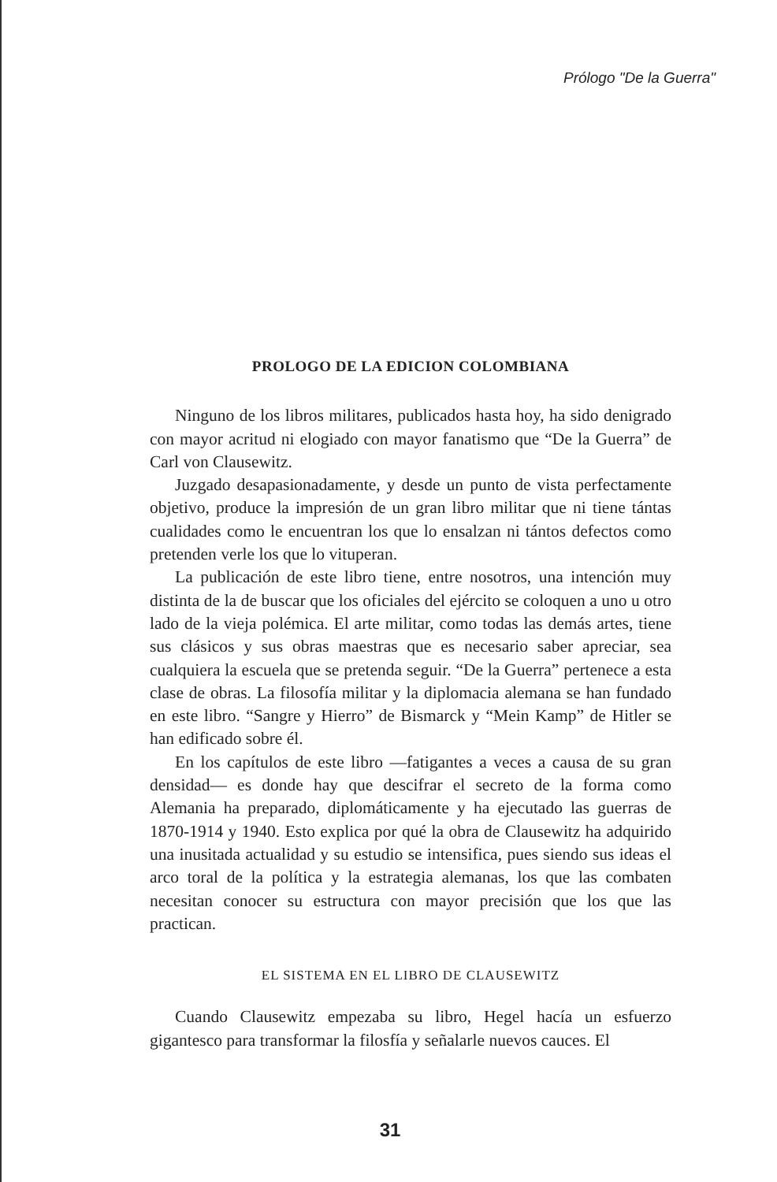Prólogo "De la Guerra"
PROLOGO DE LA EDICION COLOMBIANA
Ninguno de los libros militares, publicados hasta hoy, ha sido denigrado con mayor acritud ni elogiado con mayor fanatismo que “De la Guerra” de Carl von Clausewitz.
Juzgado desapasionadamente, y desde un punto de vista perfectamente objetivo, produce la impresión de un gran libro militar que ni tiene tántas cualidades como le encuentran los que lo ensalzan ni tántos defectos como pretenden verle los que lo vituperan.
La publicación de este libro tiene, entre nosotros, una intención muy distinta de la de buscar que los oficiales del ejército se coloquen a uno u otro lado de la vieja polémica. El arte militar, como todas las demás artes, tiene sus clásicos y sus obras maestras que es necesario saber apreciar, sea cualquiera la escuela que se pretenda seguir. “De la Guerra” pertenece a esta clase de obras. La filosofía militar y la diplomacia alemana se han fundado en este libro. “Sangre y Hierro” de Bismarck y “Mein Kamp” de Hitler se han edificado sobre él.
En los capítulos de este libro —fatigantes a veces a causa de su gran densidad— es donde hay que descifrar el secreto de la forma como Alemania ha preparado, diplomáticamente y ha ejecutado las guerras de 1870-1914 y 1940. Esto explica por qué la obra de Clausewitz ha adquirido una inusitada actualidad y su estudio se intensifica, pues siendo sus ideas el arco toral de la política y la estrategia alemanas, los que las combaten necesitan conocer su estructura con mayor precisión que los que las practican.
EL SISTEMA EN EL LIBRO DE CLAUSEWITZ
Cuando Clausewitz empezaba su libro, Hegel hacía un esfuerzo gigantesco para transformar la filosfía y señalarle nuevos cauces. El
31